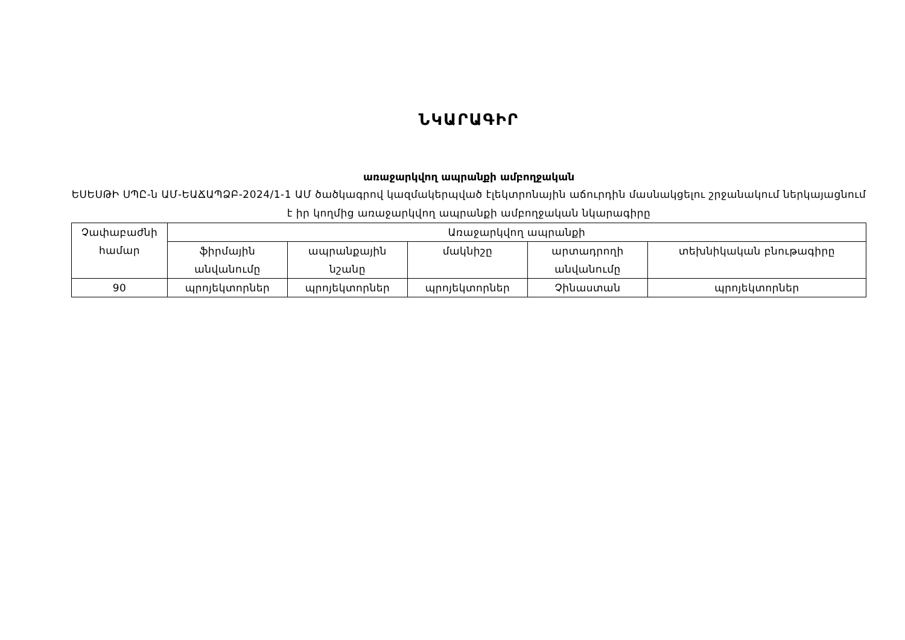ՆԿԱՐԱԳԻՐ
առաջարկվող ապրանքի ամբողջական
ԵՍԵՍԹԻ ՍՊԸ-ն ԱՄ-ԵԱՃԱՊՁԲ-2024/1-1 ԱՄ ծածկագրով կազմակերպված էլեկտրոնային աճուրդին մասնակցելու շրջանակում ներկայացնում է իր կողմից առաջարկվող ապրանքի ամբողջական նկարագիրը
| Չափաբաժնի համար | Առաջարկվող ապրանքի | | | | |
| --- | --- | --- | --- | --- | --- |
| | ֆիրմային անվանումը | ապրանքային նշանը | մակնիշը | արտադրողի անվանումը | տեխնիկական բնութագիրը |
| 90 | պրոյեկտորներ | պրոյեկտորներ | պրոյեկտորներ | Չինաստան | պրոյեկտորներ |